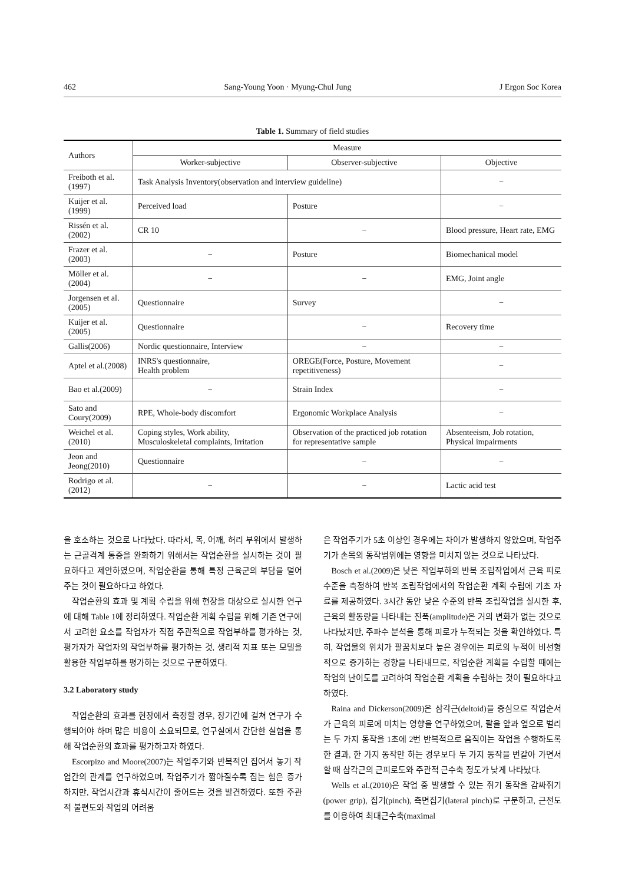462 Sang-Young Yoon · Myung-Chul Jung J Ergon Soc Korea
Table 1. Summary of field studies
| Authors | Measure | | |
| --- | --- | --- | --- |
| | Worker-subjective | Observer-subjective | Objective |
| Freiboth et al.(1997) | Task Analysis Inventory(observation and interview guideline) | | − |
| Kuijer et al.(1999) | Perceived load | Posture | − |
| Rissén et al.(2002) | CR 10 | − | Blood pressure, Heart rate, EMG |
| Frazer et al.(2003) | − | Posture | Biomechanical model |
| Möller et al.(2004) | − | − | EMG, Joint angle |
| Jorgensen et al.(2005) | Questionnaire | Survey | − |
| Kuijer et al.(2005) | Questionnaire | − | Recovery time |
| Gallis(2006) | Nordic questionnaire, Interview | − | − |
| Aptel et al.(2008) | INRS's questionnaire, Health problem | OREGE(Force, Posture, Movement repetitiveness) | − |
| Bao et al.(2009) | − | Strain Index | − |
| Sato and Coury(2009) | RPE, Whole-body discomfort | Ergonomic Workplace Analysis | − |
| Weichel et al.(2010) | Coping styles, Work ability, Musculoskeletal complaints, Irritation | Observation of the practiced job rotation for representative sample | Absenteeism, Job rotation, Physical impairments |
| Jeon and Jeong(2010) | Questionnaire | − | − |
| Rodrigo et al.(2012) | − | − | Lactic acid test |
을 호소하는 것으로 나타났다. 따라서, 목, 어깨, 허리 부위에서 발생하는 근골격계 통증을 완화하기 위해서는 작업순환을 실시하는 것이 필요하다고 제안하였으며, 작업순환을 통해 특정 근육군의 부담을 덜어주는 것이 필요하다고 하였다.
작업순환의 효과 및 계획 수립을 위해 현장을 대상으로 실시한 연구에 대해 Table 1에 정리하였다. 작업순환 계획 수립을 위해 기존 연구에서 고려한 요소를 작업자가 직접 주관적으로 작업부하를 평가하는 것, 평가자가 작업자의 작업부하를 평가하는 것, 생리적 지표 또는 모델을 활용한 작업부하를 평가하는 것으로 구분하였다.
3.2 Laboratory study
작업순환의 효과를 현장에서 측정할 경우, 장기간에 걸쳐 연구가 수행되어야 하며 많은 비용이 소요되므로, 연구실에서 간단한 실험을 통해 작업순환의 효과를 평가하고자 하였다.
Escorpizo and Moore(2007)는 작업주기와 반복적인 집어서 놓기 작업간의 관계를 연구하였으며, 작업주기가 짧아질수록 집는 힘은 증가하지만, 작업시간과 휴식시간이 줄어드는 것을 발견하였다. 또한 주관적 불편도와 작업의 어려움
은 작업주기가 5초 이상인 경우에는 차이가 발생하지 않았으며, 작업주기가 손목의 동작범위에는 영향을 미치지 않는 것으로 나타났다.
Bosch et al.(2009)은 낮은 작업부하의 반복 조립작업에서 근육 피로 수준을 측정하여 반복 조립작업에서의 작업순환 계획 수립에 기초 자료를 제공하였다. 3시간 동안 낮은 수준의 반복 조립작업을 실시한 후, 근육의 활동량을 나타내는 진폭(amplitude)은 거의 변화가 없는 것으로 나타났지만, 주파수 분석을 통해 피로가 누적되는 것을 확인하였다. 특히, 작업물의 위치가 팔꿈치보다 높은 경우에는 피로의 누적이 비선형적으로 증가하는 경향을 나타내므로, 작업순환 계획을 수립할 때에는 작업의 난이도를 고려하여 작업순환 계획을 수립하는 것이 필요하다고 하였다.
Raina and Dickerson(2009)은 삼각근(deltoid)을 중심으로 작업순서가 근육의 피로에 미치는 영향을 연구하였으며, 팔을 앞과 옆으로 벌리는 두 가지 동작을 1초에 2번 반복적으로 움직이는 작업을 수행하도록 한 결과, 한 가지 동작만 하는 경우보다 두 가지 동작을 번갈아 가면서 할 때 삼각근의 근피로도와 주관적 근수축 정도가 낮게 나타났다.
Wells et al.(2010)은 작업 중 발생할 수 있는 쥐기 동작을 감싸쥐기(power grip), 집기(pinch), 측면집기(lateral pinch)로 구분하고, 근전도를 이용하여 최대근수축(maximal